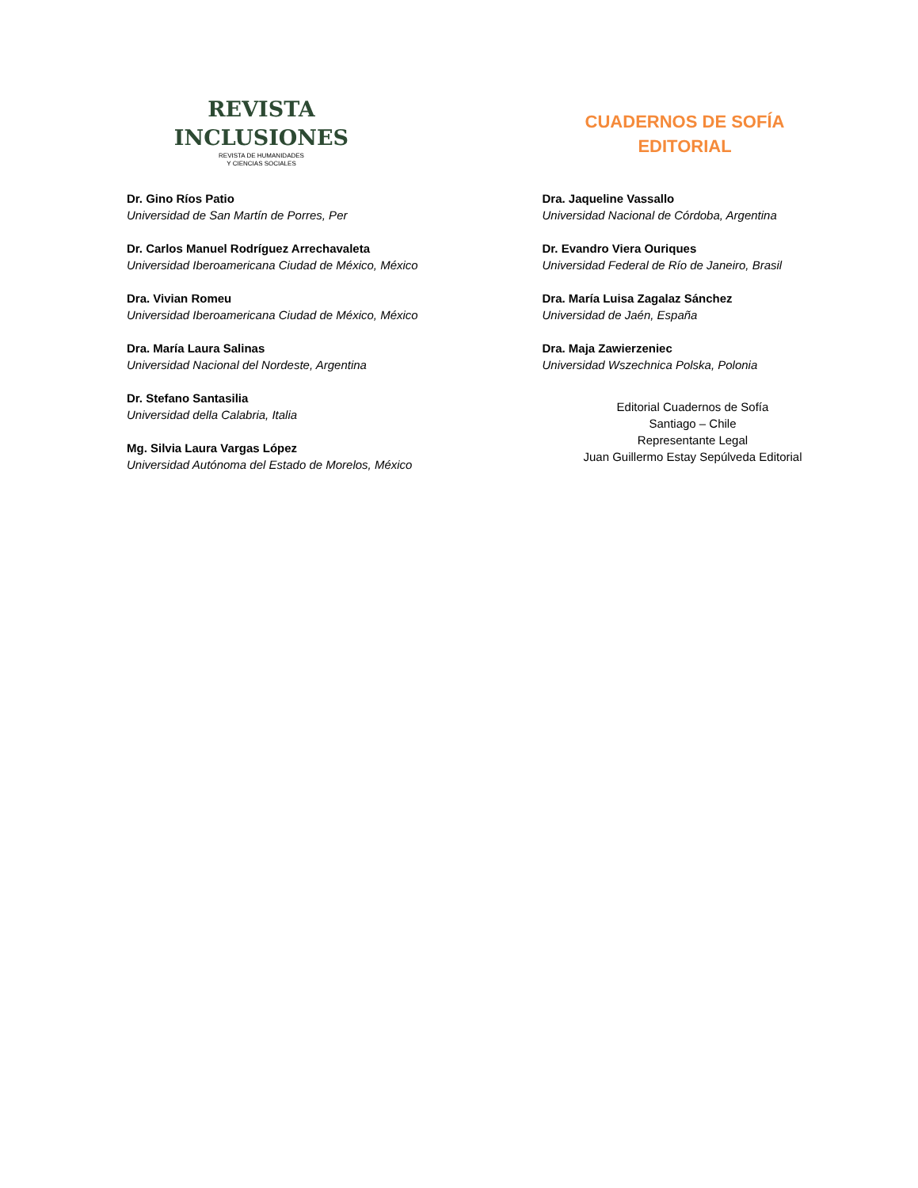REVISTA
INCLUSIONES
REVISTA DE HUMANIDADES
Y CIENCIAS SOCIALES
Dr. Gino Ríos Patio
Universidad de San Martín de Porres, Per
Dr. Carlos Manuel Rodríguez Arrechavaleta
Universidad Iberoamericana Ciudad de México, México
Dra. Vivian Romeu
Universidad Iberoamericana Ciudad de México, México
Dra. María Laura Salinas
Universidad Nacional del Nordeste, Argentina
Dr. Stefano Santasilia
Universidad della Calabria, Italia
Mg. Silvia Laura Vargas López
Universidad Autónoma del Estado de Morelos, México
CUADERNOS DE SOFÍA
EDITORIAL
Dra. Jaqueline Vassallo
Universidad Nacional de Córdoba, Argentina
Dr. Evandro Viera Ouriques
Universidad Federal de Río de Janeiro, Brasil
Dra. María Luisa Zagalaz Sánchez
Universidad de Jaén, España
Dra. Maja Zawierzeniec
Universidad Wszechnica Polska, Polonia
Editorial Cuadernos de Sofía
Santiago – Chile
Representante Legal
Juan Guillermo Estay Sepúlveda Editorial